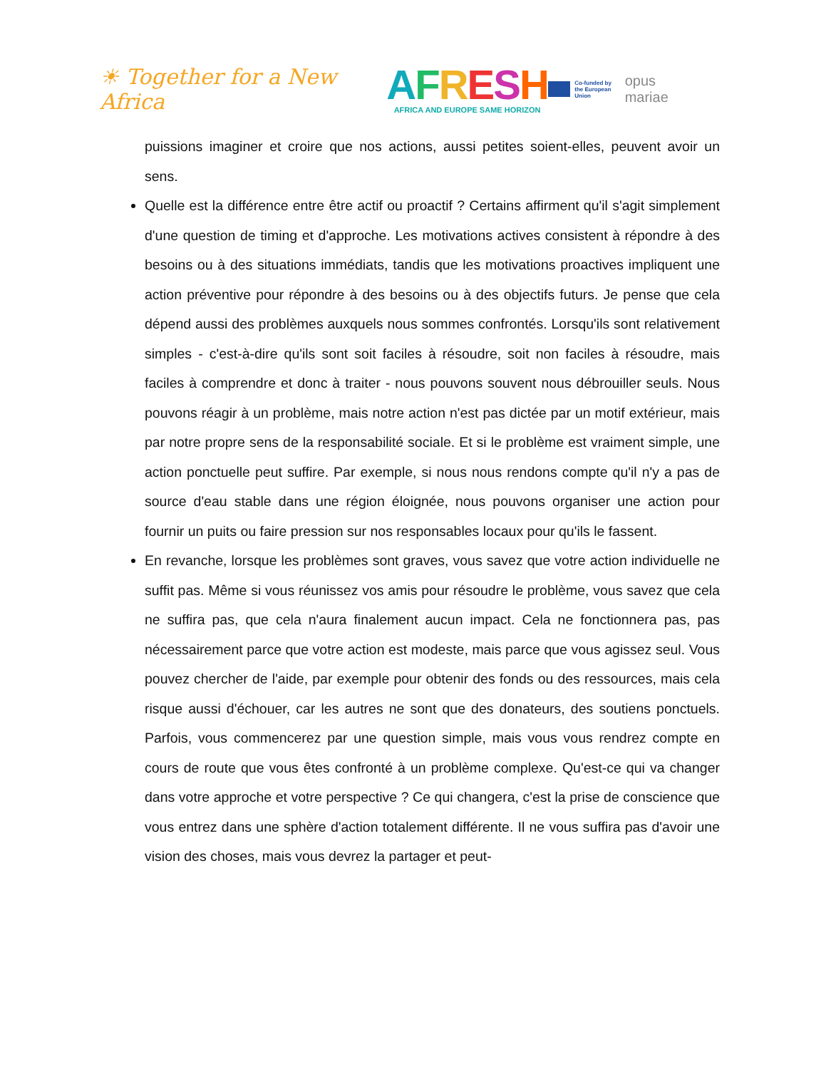☀ Together for a New Africa
AFRESH
AFRICA AND EUROPE SAME HORIZON
Co-funded by
the European Union
opus mariae
puissions imaginer et croire que nos actions, aussi petites soient-elles, peuvent avoir un sens.
Quelle est la différence entre être actif ou proactif ? Certains affirment qu'il s'agit simplement d'une question de timing et d'approche. Les motivations actives consistent à répondre à des besoins ou à des situations immédiats, tandis que les motivations proactives impliquent une action préventive pour répondre à des besoins ou à des objectifs futurs. Je pense que cela dépend aussi des problèmes auxquels nous sommes confrontés. Lorsqu'ils sont relativement simples - c'est-à-dire qu'ils sont soit faciles à résoudre, soit non faciles à résoudre, mais faciles à comprendre et donc à traiter - nous pouvons souvent nous débrouiller seuls. Nous pouvons réagir à un problème, mais notre action n'est pas dictée par un motif extérieur, mais par notre propre sens de la responsabilité sociale. Et si le problème est vraiment simple, une action ponctuelle peut suffire. Par exemple, si nous nous rendons compte qu'il n'y a pas de source d'eau stable dans une région éloignée, nous pouvons organiser une action pour fournir un puits ou faire pression sur nos responsables locaux pour qu'ils le fassent.
En revanche, lorsque les problèmes sont graves, vous savez que votre action individuelle ne suffit pas. Même si vous réunissez vos amis pour résoudre le problème, vous savez que cela ne suffira pas, que cela n'aura finalement aucun impact. Cela ne fonctionnera pas, pas nécessairement parce que votre action est modeste, mais parce que vous agissez seul. Vous pouvez chercher de l'aide, par exemple pour obtenir des fonds ou des ressources, mais cela risque aussi d'échouer, car les autres ne sont que des donateurs, des soutiens ponctuels. Parfois, vous commencerez par une question simple, mais vous vous rendrez compte en cours de route que vous êtes confronté à un problème complexe. Qu'est-ce qui va changer dans votre approche et votre perspective ? Ce qui changera, c'est la prise de conscience que vous entrez dans une sphère d'action totalement différente. Il ne vous suffira pas d'avoir une vision des choses, mais vous devrez la partager et peut-